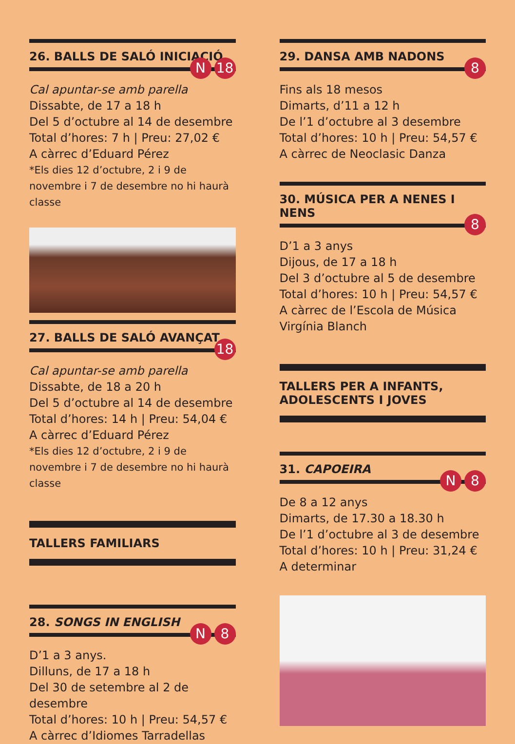26. BALLS DE SALÓ INICIACIÓ
N 18
Cal apuntar-se amb parella
Dissabte, de 17 a 18 h
Del 5 d’octubre al 14 de desembre
Total d’hores: 7 h | Preu: 27,02 €
A càrrec d’Eduard Pérez
*Els dies 12 d’octubre, 2 i 9 de novembre i 7 de desembre no hi haurà classe
27. BALLS DE SALÓ AVANÇAT
18
Cal apuntar-se amb parella
Dissabte, de 18 a 20 h
Del 5 d’octubre al 14 de desembre
Total d’hores: 14 h | Preu: 54,04 €
A càrrec d’Eduard Pérez
*Els dies 12 d’octubre, 2 i 9 de novembre i 7 de desembre no hi haurà classe
TALLERS FAMILIARS
28. SONGS IN ENGLISH
N 8
D’1 a 3 anys.
Dilluns, de 17 a 18 h
Del 30 de setembre al 2 de desembre
Total d’hores: 10 h | Preu: 54,57 €
A càrrec d’Idiomes Tarradellas
29. DANSA AMB NADONS
8
Fins als 18 mesos
Dimarts, d’11 a 12 h
De l’1 d’octubre al 3 desembre
Total d’hores: 10 h | Preu: 54,57 €
A càrrec de Neoclasic Danza
30. MÚSICA PER A NENES I NENS
8
D’1 a 3 anys
Dijous, de 17 a 18 h
Del 3 d’octubre al 5 de desembre
Total d’hores: 10 h | Preu: 54,57 €
A càrrec de l’Escola de Música Virgínia Blanch
TALLERS PER A INFANTS,
ADOLESCENTS I JOVES
31. CAPOEIRA
N 8
De 8 a 12 anys
Dimarts, de 17.30 a 18.30 h
De l’1 d’octubre al 3 de desembre
Total d’hores: 10 h | Preu: 31,24 €
A determinar